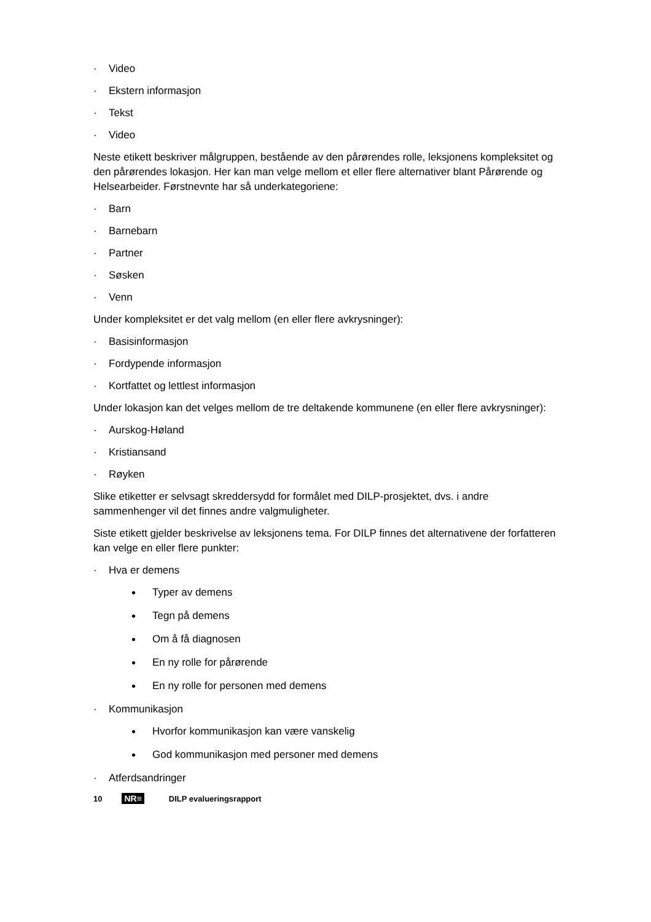· Video
· Ekstern informasjon
· Tekst
· Video
Neste etikett beskriver målgruppen, bestående av den pårørendes rolle, leksjonens kompleksitet og den pårørendes lokasjon. Her kan man velge mellom et eller flere alternativer blant Pårørende og Helsearbeider. Førstnevnte har så underkategoriene:
· Barn
· Barnebarn
· Partner
· Søsken
· Venn
Under kompleksitet er det valg mellom (en eller flere avkrysninger):
· Basisinformasjon
· Fordypende informasjon
· Kortfattet og lettlest informasjon
Under lokasjon kan det velges mellom de tre deltakende kommunene (en eller flere avkrysninger):
· Aurskog-Høland
· Kristiansand
· Røyken
Slike etiketter er selvsagt skreddersydd for formålet med DILP-prosjektet, dvs. i andre sammenhenger vil det finnes andre valgmuligheter.
Siste etikett gjelder beskrivelse av leksjonens tema. For DILP finnes det alternativene der forfatteren kan velge en eller flere punkter:
· Hva er demens
• Typer av demens
• Tegn på demens
• Om å få diagnosen
• En ny rolle for pårørende
• En ny rolle for personen med demens
· Kommunikasjon
• Hvorfor kommunikasjon kan være vanskelig
• God kommunikasjon med personer med demens
· Atferdsandringer
10 NR≡ DILP evalueringsrapport